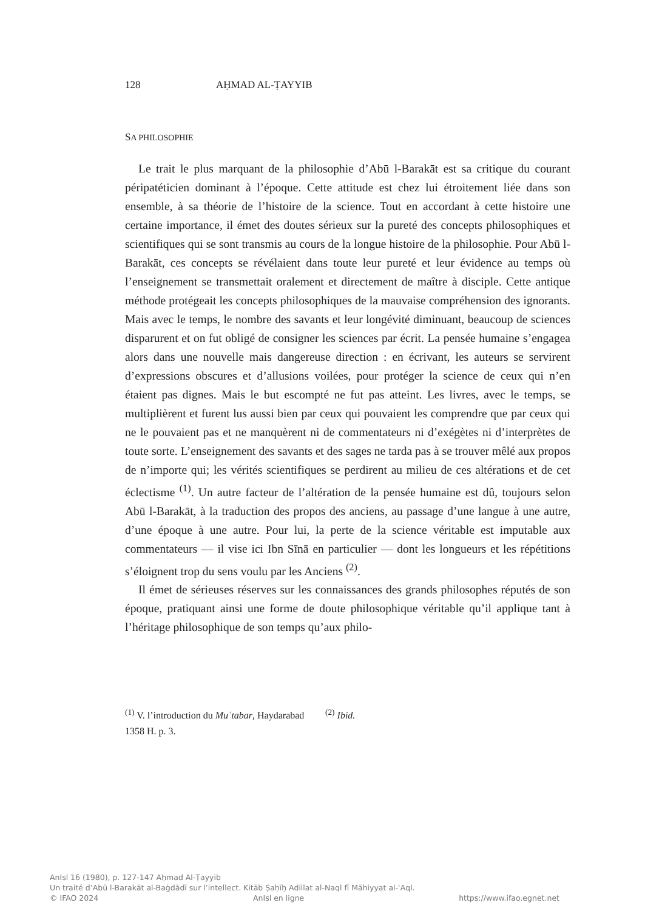128 AḤMAD AL-ṬAYYIB
SA PHILOSOPHIE
Le trait le plus marquant de la philosophie d’Abū l-Barakāt est sa critique du courant péripatéticien dominant à l’époque. Cette attitude est chez lui étroitement liée dans son ensemble, à sa théorie de l’histoire de la science. Tout en accordant à cette histoire une certaine importance, il émet des doutes sérieux sur la pureté des concepts philosophiques et scientifiques qui se sont transmis au cours de la longue histoire de la philosophie. Pour Abū l-Barakāt, ces concepts se révélaient dans toute leur pureté et leur évidence au temps où l’enseignement se transmettait oralement et directement de maître à disciple. Cette antique méthode protégeait les concepts philosophiques de la mauvaise compréhension des ignorants. Mais avec le temps, le nombre des savants et leur longévité diminuant, beaucoup de sciences disparurent et on fut obligé de consigner les sciences par écrit. La pensée humaine s’engagea alors dans une nouvelle mais dangereuse direction : en écrivant, les auteurs se servirent d’expressions obscures et d’allusions voilées, pour protéger la science de ceux qui n’en étaient pas dignes. Mais le but escompté ne fut pas atteint. Les livres, avec le temps, se multiplièrent et furent lus aussi bien par ceux qui pouvaient les comprendre que par ceux qui ne le pouvaient pas et ne manquèrent ni de commentateurs ni d’exégètes ni d’interprètes de toute sorte. L’enseignement des savants et des sages ne tarda pas à se trouver mêlé aux propos de n’importe qui; les vérités scientifiques se perdirent au milieu de ces altérations et de cet éclectisme <sup>(1)</sup>. Un autre facteur de l’altération de la pensée humaine est dû, toujours selon Abū l-Barakāt, à la traduction des propos des anciens, au passage d’une langue à une autre, d’une époque à une autre. Pour lui, la perte de la science véritable est imputable aux commentateurs — il vise ici Ibn Sīnā en particulier — dont les longueurs et les répétitions s’éloignent trop du sens voulu par les Anciens <sup>(2)</sup>.
Il émet de sérieuses réserves sur les connaissances des grands philosophes réputés de son époque, pratiquant ainsi une forme de doute philosophique véritable qu’il applique tant à l’héritage philosophique de son temps qu’aux philo-
<sup>(1)</sup> V. l’introduction du Muʿtabar, Haydarabad 1358 H. p. 3.
<sup>(2)</sup> Ibid.
AnIsl 16 (1980), p. 127-147 Aḥmad Al-Ṭayyib
Un traité d’Abū l-Barakāt al-Baġdādī sur l’intellect. Kitāb Ṣaḥīḥ Adillat al-Naql fī Māhiyyat al-ʿAql.
© IFAO 2024 AnIsl en ligne https://www.ifao.egnet.net